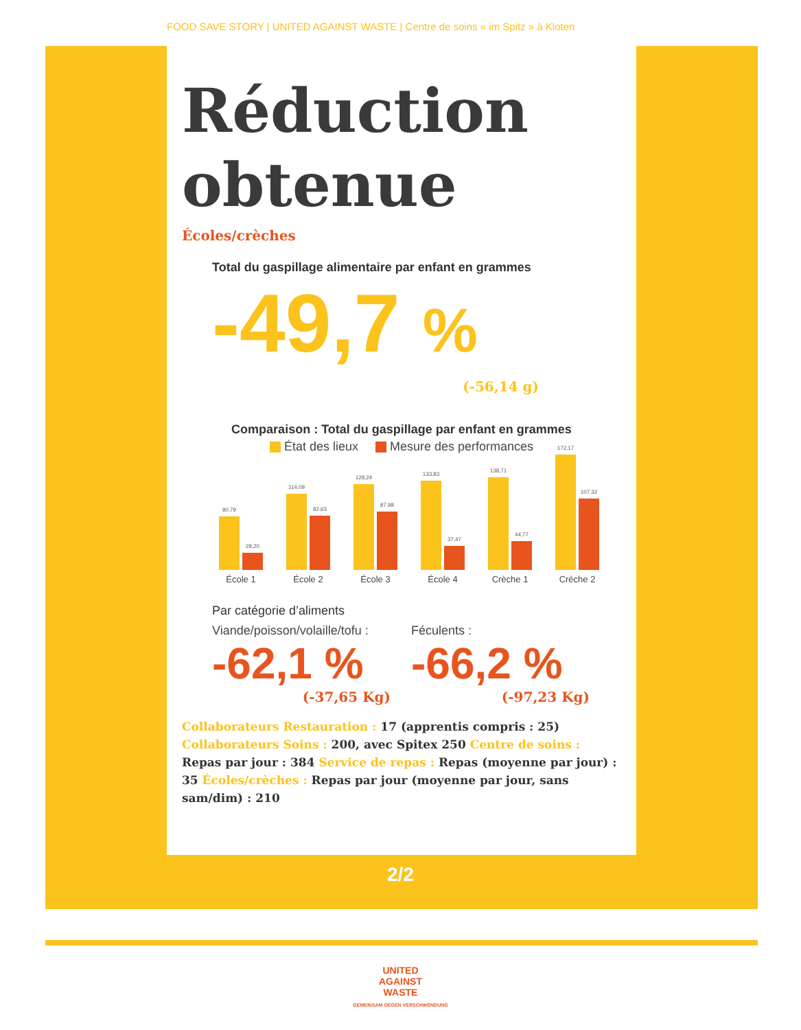FOOD SAVE STORY | UNITED AGAINST WASTE | Centre de soins « im Spitz » à Kloten
Réduction
obtenue
Écoles/crèches
Total du gaspillage alimentaire par enfant en grammes
-49,7 %
(-56,14 g)
Comparaison : Total du gaspillage par enfant en grammes
État des lieux Mesure des performances
80,79
28,20
École 1
114,09
82,63
École 2
128,24
87,98
École 3
133,83
37,47
École 4
138,71
44,77
Crèche 1
172,17
107,32
Crèche 2
Par catégorie d’aliments
Viande/poisson/volaille/tofu :
-62,1 %
(-37,65 Kg)
Féculents :
-66,2 %
(-97,23 Kg)
Collaborateurs Restauration : 17 (apprentis compris : 25) Collaborateurs Soins : 200, avec Spitex 250 Centre de soins : Repas par jour : 384 Service de repas : Repas (moyenne par jour) : 35 Écoles/crèches : Repas par jour (moyenne par jour, sans sam/dim) : 210
2/2
UNITED
AGAINST
WASTE
GEMEINSAM GEGEN VERSCHWENDUNG